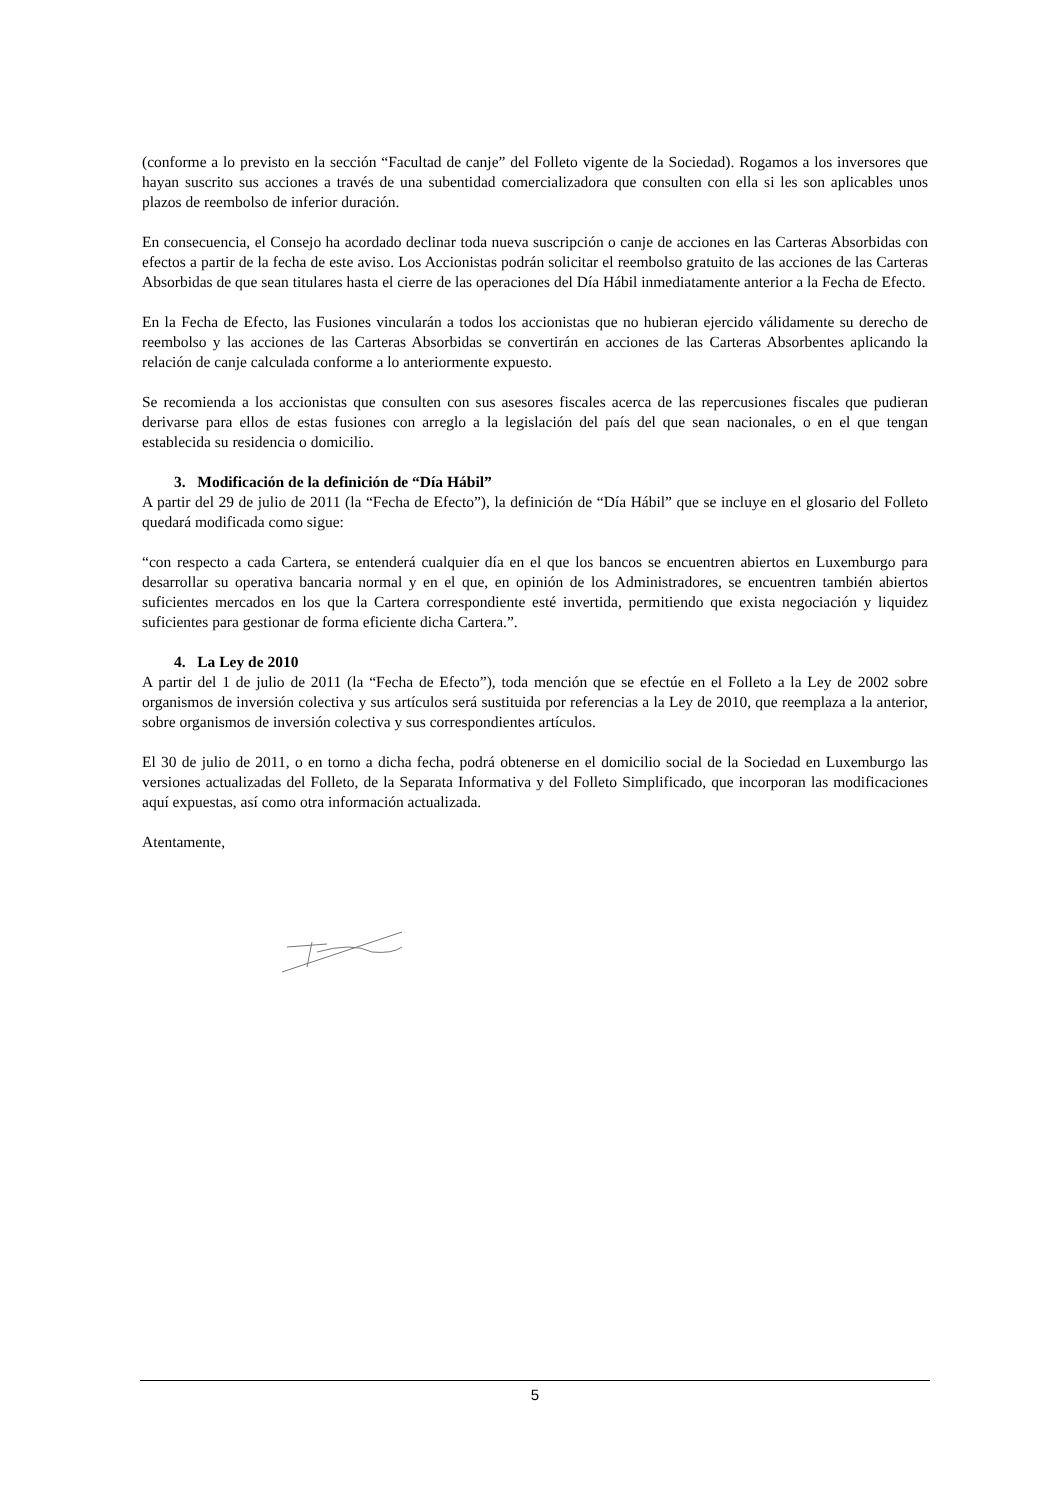(conforme a lo previsto en la sección “Facultad de canje” del Folleto vigente de la Sociedad). Rogamos a los inversores que hayan suscrito sus acciones a través de una subentidad comercializadora que consulten con ella si les son aplicables unos plazos de reembolso de inferior duración.
En consecuencia, el Consejo ha acordado declinar toda nueva suscripción o canje de acciones en las Carteras Absorbidas con efectos a partir de la fecha de este aviso. Los Accionistas podrán solicitar el reembolso gratuito de las acciones de las Carteras Absorbidas de que sean titulares hasta el cierre de las operaciones del Día Hábil inmediatamente anterior a la Fecha de Efecto.
En la Fecha de Efecto, las Fusiones vincularán a todos los accionistas que no hubieran ejercido válidamente su derecho de reembolso y las acciones de las Carteras Absorbidas se convertirán en acciones de las Carteras Absorbentes aplicando la relación de canje calculada conforme a lo anteriormente expuesto.
Se recomienda a los accionistas que consulten con sus asesores fiscales acerca de las repercusiones fiscales que pudieran derivarse para ellos de estas fusiones con arreglo a la legislación del país del que sean nacionales, o en el que tengan establecida su residencia o domicilio.
3. Modificación de la definición de “Día Hábil”
A partir del 29 de julio de 2011 (la “Fecha de Efecto”), la definición de “Día Hábil” que se incluye en el glosario del Folleto quedará modificada como sigue:
“con respecto a cada Cartera, se entenderá cualquier día en el que los bancos se encuentren abiertos en Luxemburgo para desarrollar su operativa bancaria normal y en el que, en opinión de los Administradores, se encuentren también abiertos suficientes mercados en los que la Cartera correspondiente esté invertida, permitiendo que exista negociación y liquidez suficientes para gestionar de forma eficiente dicha Cartera.”.
4. La Ley de 2010
A partir del 1 de julio de 2011 (la “Fecha de Efecto”), toda mención que se efectúe en el Folleto a la Ley de 2002 sobre organismos de inversión colectiva y sus artículos será sustituida por referencias a la Ley de 2010, que reemplaza a la anterior, sobre organismos de inversión colectiva y sus correspondientes artículos.
El 30 de julio de 2011, o en torno a dicha fecha, podrá obtenerse en el domicilio social de la Sociedad en Luxemburgo las versiones actualizadas del Folleto, de la Separata Informativa y del Folleto Simplificado, que incorporan las modificaciones aquí expuestas, así como otra información actualizada.
Atentamente,
5